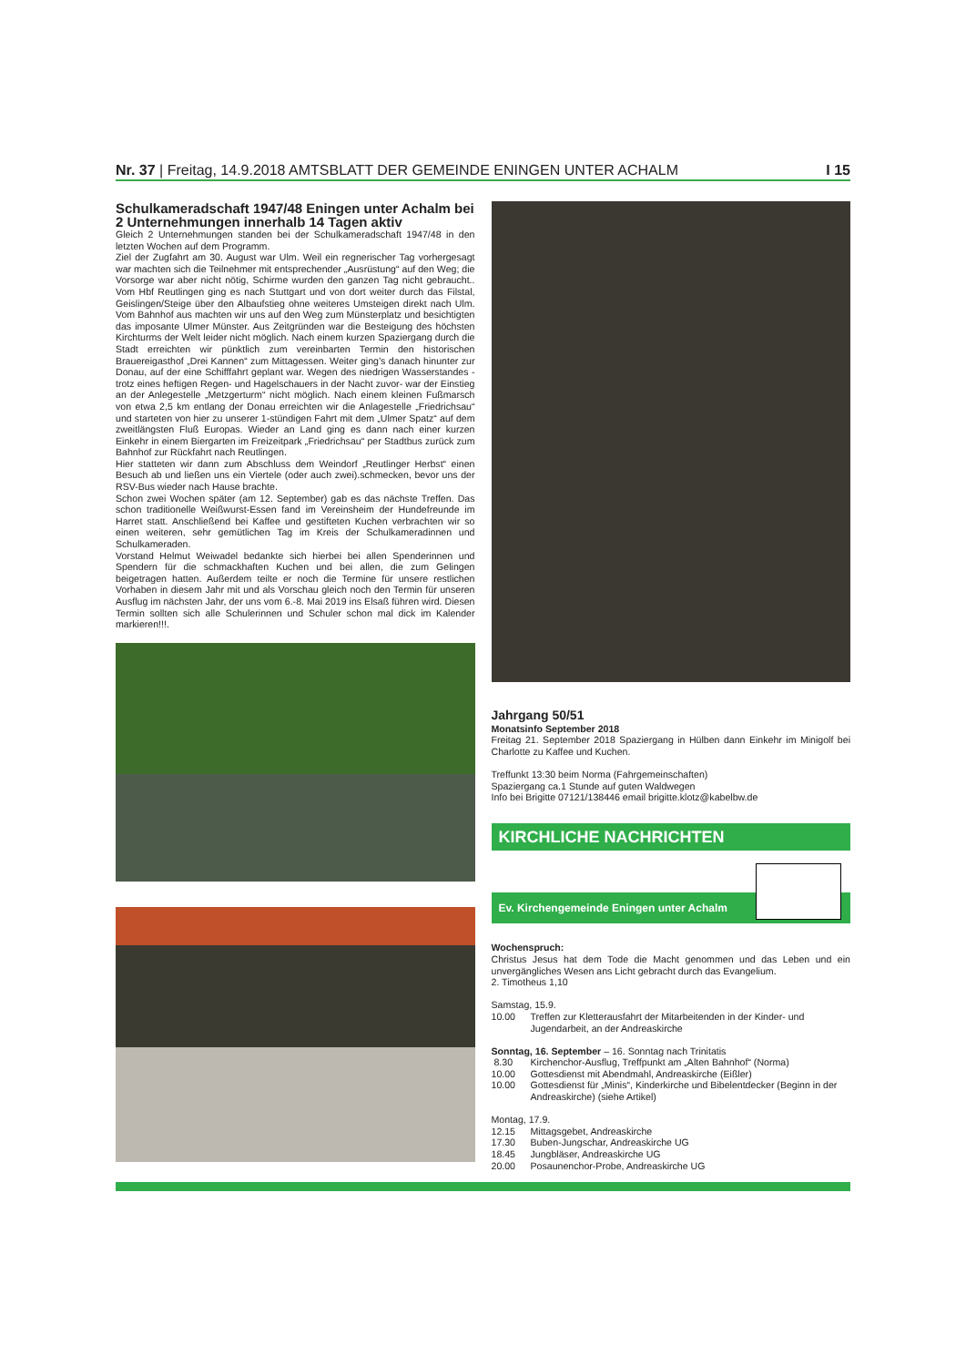Nr. 37 | Freitag, 14.9.2018 AMTSBLATT DER GEMEINDE ENINGEN UNTER ACHALM
I 15
Schulkameradschaft 1947/48 Eningen unter Achalm bei 2 Unternehmungen innerhalb 14 Tagen aktiv
Gleich 2 Unternehmungen standen bei der Schulkameradschaft 1947/48 in den letzten Wochen auf dem Programm.
Ziel der Zugfahrt am 30. August war Ulm. Weil ein regnerischer Tag vorhergesagt war machten sich die Teilnehmer mit entsprechender „Ausrüstung“ auf den Weg; die Vorsorge war aber nicht nötig, Schirme wurden den ganzen Tag nicht gebraucht.. Vom Hbf Reutlingen ging es nach Stuttgart und von dort weiter durch das Filstal, Geislingen/Steige über den Albaufstieg ohne weiteres Umsteigen direkt nach Ulm. Vom Bahnhof aus machten wir uns auf den Weg zum Münsterplatz und besichtigten das imposante Ulmer Münster. Aus Zeitgründen war die Besteigung des höchsten Kirchturms der Welt leider nicht möglich. Nach einem kurzen Spaziergang durch die Stadt erreichten wir pünktlich zum vereinbarten Termin den historischen Brauereigasthof „Drei Kannen“ zum Mittagessen. Weiter ging’s danach hinunter zur Donau, auf der eine Schifffahrt geplant war. Wegen des niedrigen Wasserstandes -trotz eines heftigen Regen- und Hagelschauers in der Nacht zuvor- war der Einstieg an der Anlegestelle „Metzgerturm“ nicht möglich. Nach einem kleinen Fußmarsch von etwa 2,5 km entlang der Donau erreichten wir die Anlagestelle „Friedrichsau“ und starteten von hier zu unserer 1-stündigen Fahrt mit dem „Ulmer Spatz“ auf dem zweitlängsten Fluß Europas. Wieder an Land ging es dann nach einer kurzen Einkehr in einem Biergarten im Freizeitpark „Friedrichsau“ per Stadtbus zurück zum Bahnhof zur Rückfahrt nach Reutlingen.
Hier statteten wir dann zum Abschluss dem Weindorf „Reutlinger Herbst“ einen Besuch ab und ließen uns ein Viertele (oder auch zwei).schmecken, bevor uns der RSV-Bus wieder nach Hause brachte.
Schon zwei Wochen später (am 12. September) gab es das nächste Treffen. Das schon traditionelle Weißwurst-Essen fand im Vereinsheim der Hundefreunde im Harret statt. Anschließend bei Kaffee und gestifteten Kuchen verbrachten wir so einen weiteren, sehr gemütlichen Tag im Kreis der Schulkameradinnen und Schulkameraden.
Vorstand Helmut Weiwadel bedankte sich hierbei bei allen Spenderinnen und Spendern für die schmackhaften Kuchen und bei allen, die zum Gelingen beigetragen hatten. Außerdem teilte er noch die Termine für unsere restlichen Vorhaben in diesem Jahr mit und als Vorschau gleich noch den Termin für unseren Ausflug im nächsten Jahr, der uns vom 6.-8. Mai 2019 ins Elsaß führen wird. Diesen Termin sollten sich alle Schulerinnen und Schuler schon mal dick im Kalender markieren!!!.
Jahrgang 50/51
Monatsinfo September 2018
Freitag 21. September 2018 Spaziergang in Hülben dann Einkehr im Minigolf bei Charlotte zu Kaffee und Kuchen.
Treffunkt 13:30 beim Norma (Fahrgemeinschaften)
Spaziergang ca.1 Stunde auf guten Waldwegen
Info bei Brigitte 07121/138446 email brigitte.klotz@kabelbw.de
KIRCHLICHE NACHRICHTEN
Ev. Kirchengemeinde Eningen unter Achalm
Wochenspruch:
Christus Jesus hat dem Tode die Macht genommen und das Leben und ein unvergängliches Wesen ans Licht gebracht durch das Evangelium.
2. Timotheus 1,10
Samstag, 15.9.
10.00 Treffen zur Kletterausfahrt der Mitarbeitenden in der Kinder- und Jugendarbeit, an der Andreaskirche
Sonntag, 16. September – 16. Sonntag nach Trinitatis
8.30 Kirchenchor-Ausflug, Treffpunkt am „Alten Bahnhof“ (Norma)
10.00 Gottesdienst mit Abendmahl, Andreaskirche (Eißler)
10.00 Gottesdienst für „Minis“, Kinderkirche und Bibelentdecker (Beginn in der Andreaskirche) (siehe Artikel)
Montag, 17.9.
12.15 Mittagsgebet, Andreaskirche
17.30 Buben-Jungschar, Andreaskirche UG
18.45 Jungbläser, Andreaskirche UG
20.00 Posaunenchor-Probe, Andreaskirche UG